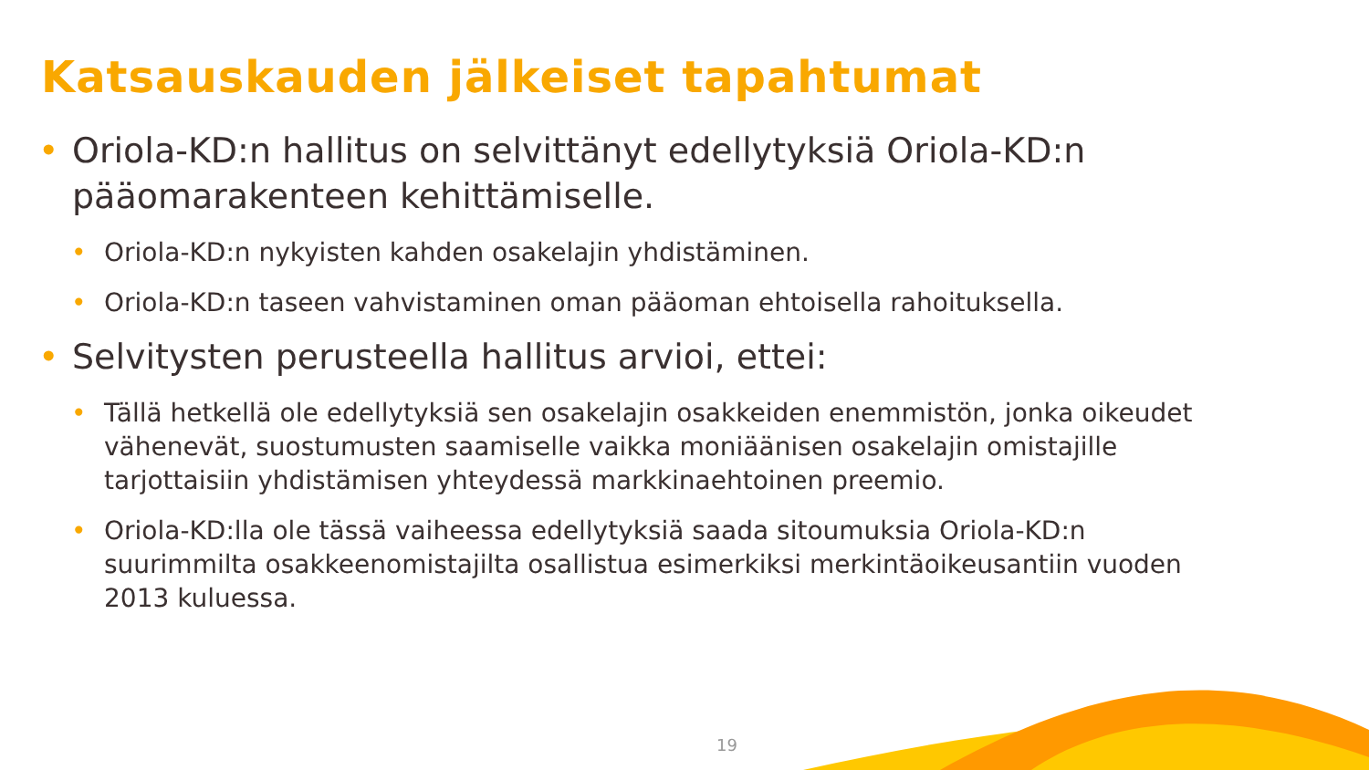Katsauskauden jälkeiset tapahtumat
• Oriola-KD:n hallitus on selvittänyt edellytyksiä Oriola-KD:n pääomarakenteen kehittämiselle.
• Oriola-KD:n nykyisten kahden osakelajin yhdistäminen.
• Oriola-KD:n taseen vahvistaminen oman pääoman ehtoisella rahoituksella.
• Selvitysten perusteella hallitus arvioi, ettei:
• Tällä hetkellä ole edellytyksiä sen osakelajin osakkeiden enemmistön, jonka oikeudet vähenevät, suostumusten saamiselle vaikka moniäänisen osakelajin omistajille tarjottaisiin yhdistämisen yhteydessä markkinaehtoinen preemio.
• Oriola-KD:lla ole tässä vaiheessa edellytyksiä saada sitoumuksia Oriola-KD:n suurimmilta osakkeenomistajilta osallistua esimerkiksi merkintäoikeusantiin vuoden 2013 kuluessa.
19